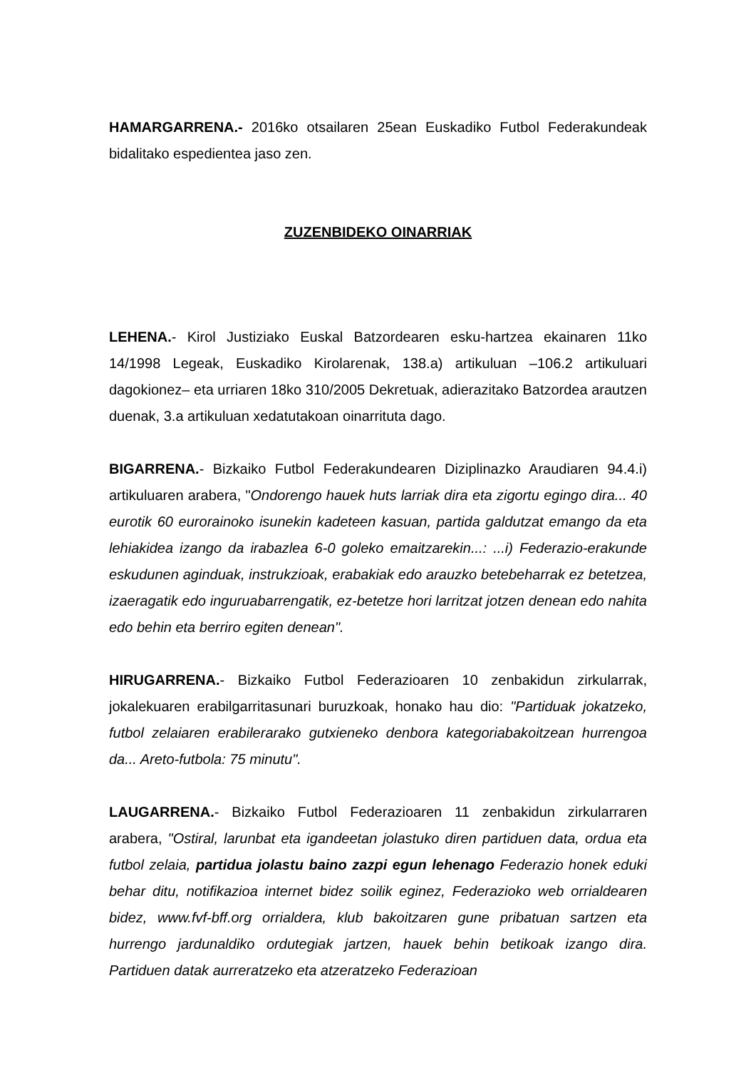HAMARGARRENA.- 2016ko otsailaren 25ean Euskadiko Futbol Federakundeak bidalitako espedientea jaso zen.
ZUZENBIDEKO OINARRIAK
LEHENA.- Kirol Justiziako Euskal Batzordearen esku-hartzea ekainaren 11ko 14/1998 Legeak, Euskadiko Kirolarenak, 138.a) artikuluan –106.2 artikuluari dagokionez– eta urriaren 18ko 310/2005 Dekretuak, adierazitako Batzordea arautzen duenak, 3.a artikuluan xedatutakoan oinarrituta dago.
BIGARRENA.- Bizkaiko Futbol Federakundearen Diziplinazko Araudiaren 94.4.i) artikuluaren arabera, "Ondorengo hauek huts larriak dira eta zigortu egingo dira... 40 eurotik 60 eurorainoko isunekin kadeteen kasuan, partida galdutzat emango da eta lehiakidea izango da irabazlea 6-0 goleko emaitzarekin...: ...i) Federazio-erakunde eskudunen aginduak, instrukzioak, erabakiak edo arauzko betebeharrak ez betetzea, izaeragatik edo inguruabarrengatik, ez-betetze hori larritzat jotzen denean edo nahita edo behin eta berriro egiten denean".
HIRUGARRENA.- Bizkaiko Futbol Federazioaren 10 zenbakidun zirkularrak, jokalekuaren erabilgarritasunari buruzkoak, honako hau dio: "Partiduak jokatzeko, futbol zelaiaren erabilerarako gutxieneko denbora kategoriabakoitzean hurrengoa da... Areto-futbola: 75 minutu".
LAUGARRENA.- Bizkaiko Futbol Federazioaren 11 zenbakidun zirkularraren arabera, "Ostiral, larunbat eta igandeetan jolastuko diren partiduen data, ordua eta futbol zelaia, partidua jolastu baino zazpi egun lehenago Federazio honek eduki behar ditu, notifikazioa internet bidez soilik eginez, Federazioko web orrialdearen bidez, www.fvf-bff.org orrialdera, klub bakoitzaren gune pribatuan sartzen eta hurrengo jardunaldiko ordutegiak jartzen, hauek behin betikoak izango dira. Partiduen datak aurreratzeko eta atzeratzeko Federazioan